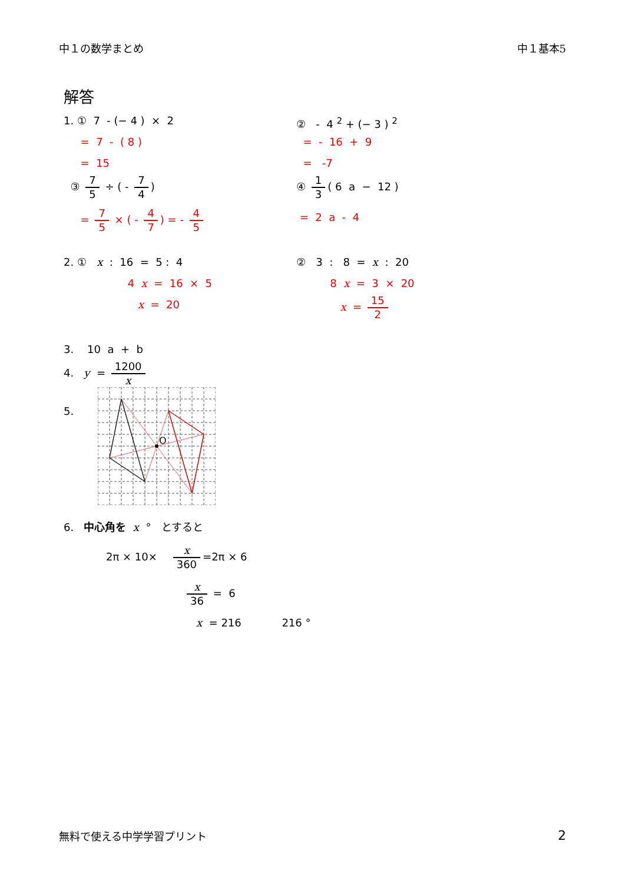中１の数学まとめ 中１基本5
解答
1. ① 7 - (− 4 ) × 2
= 7 - ( 8 )
= 15
③ 7 5 ÷ ( - 7 4)
= 7 5 × ( - 4 7) = - 4 5
② - 4 <sup>2</sup> + (− 3 ) <sup>2</sup>
= - 16 + 9
= -7
④ 1 3 ( 6 a − 12 )
= 2 a - 4
2. ① x : 16 = 5 : 4
4 x = 16 × 5
x = 20
② 3 : 8 = x : 20
8 x = 3 × 20
x = 15 2
3. 10 a + b
4. y = 1200 x
5.
O
6. 中心角を x ° とすると
2π × 10× x 360 =2π × 6
x 36 = 6
x = 216 216 °
無料で使える中学学習プリント 2